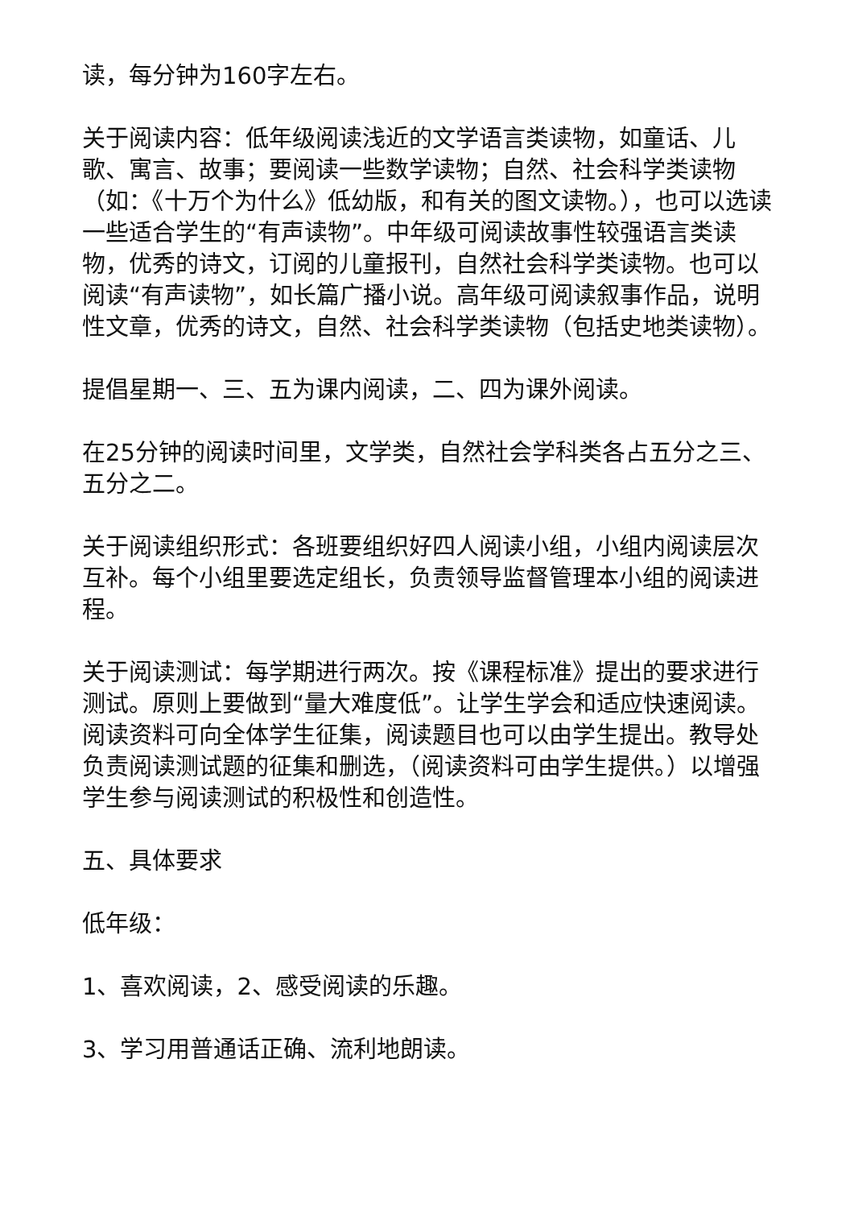读，每分钟为160字左右。
关于阅读内容：低年级阅读浅近的文学语言类读物，如童话、儿歌、寓言、故事；要阅读一些数学读物；自然、社会科学类读物（如：《十万个为什么》低幼版，和有关的图文读物。），也可以选读一些适合学生的“有声读物”。中年级可阅读故事性较强语言类读物，优秀的诗文，订阅的儿童报刊，自然社会科学类读物。也可以阅读“有声读物”，如长篇广播小说。高年级可阅读叙事作品，说明性文章，优秀的诗文，自然、社会科学类读物（包括史地类读物）。
提倡星期一、三、五为课内阅读，二、四为课外阅读。
在25分钟的阅读时间里，文学类，自然社会学科类各占五分之三、五分之二。
关于阅读组织形式：各班要组织好四人阅读小组，小组内阅读层次互补。每个小组里要选定组长，负责领导监督管理本小组的阅读进程。
关于阅读测试：每学期进行两次。按《课程标准》提出的要求进行测试。原则上要做到“量大难度低”。让学生学会和适应快速阅读。阅读资料可向全体学生征集，阅读题目也可以由学生提出。教导处负责阅读测试题的征集和删选，（阅读资料可由学生提供。）以增强学生参与阅读测试的积极性和创造性。
五、具体要求
低年级：
1、喜欢阅读，2、感受阅读的乐趣。
3、学习用普通话正确、流利地朗读。